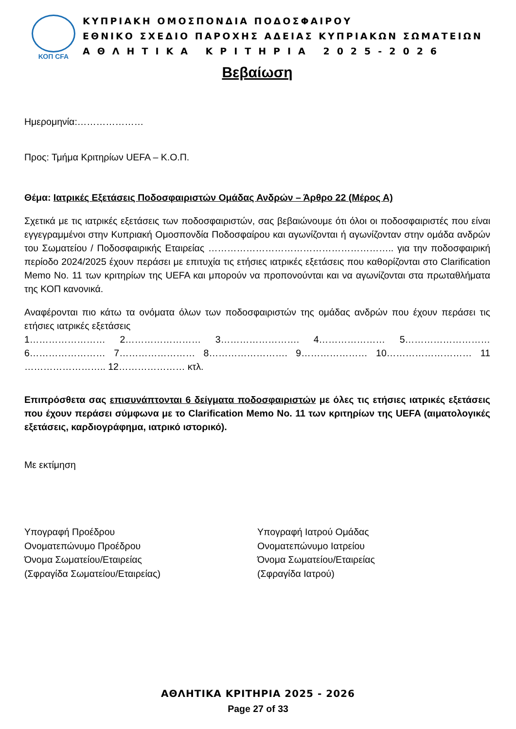ΚΟΠ CFA
ΚΥΠΡΙΑΚΗ ΟΜΟΣΠΟΝΔΙΑ ΠΟΔΟΣΦΑΙΡΟΥ
ΕΘΝΙΚΟ ΣΧΕΔΙΟ ΠΑΡΟΧΗΣ ΑΔΕΙΑΣ ΚΥΠΡΙΑΚΩΝ ΣΩΜΑΤΕΙΩΝ
ΑΘΛΗΤΙΚΑ ΚΡΙΤΗΡΙΑ 2025-2026
Βεβαίωση
Ημερομηνία:…………………
Προς: Τμήμα Κριτηρίων UEFA – Κ.Ο.Π.
Θέμα: Ιατρικές Εξετάσεις Ποδοσφαιριστών Ομάδας Ανδρών – Άρθρο 22 (Μέρος Α)
Σχετικά με τις ιατρικές εξετάσεις των ποδοσφαιριστών, σας βεβαιώνουμε ότι όλοι οι ποδοσφαιριστές που είναι εγγεγραμμένοι στην Κυπριακή Ομοσπονδία Ποδοσφαίρου και αγωνίζονται ή αγωνίζονταν στην ομάδα ανδρών του Σωματείου / Ποδοσφαιρικής Εταιρείας ………………………………………………….. για την ποδοσφαιρική περίοδο 2024/2025 έχουν περάσει με επιτυχία τις ετήσιες ιατρικές εξετάσεις που καθορίζονται στο Clarification Memo No. 11 των κριτηρίων της UEFA και μπορούν να προπονούνται και να αγωνίζονται στα πρωταθλήματα της ΚΟΠ κανονικά.
Αναφέρονται πιο κάτω τα ονόματα όλων των ποδοσφαιριστών της ομάδας ανδρών που έχουν περάσει τις ετήσιες ιατρικές εξετάσεις
1…………………… 2…………………… 3……………………. 4………………… 5……………………… 6…………………… 7…………………… 8……………………. 9………………… 10……………………… 11 …………………….. 12………………… κτλ.
Επιπρόσθετα σας επισυνάπτονται 6 δείγματα ποδοσφαιριστών με όλες τις ετήσιες ιατρικές εξετάσεις που έχουν περάσει σύμφωνα με το Clarification Memo No. 11 των κριτηρίων της UEFA (αιματολογικές εξετάσεις, καρδιογράφημα, ιατρικό ιστορικό).
Με εκτίμηση
Υπογραφή Προέδρου
Ονοματεπώνυμο Προέδρου
Όνομα Σωματείου/Εταιρείας
(Σφραγίδα Σωματείου/Εταιρείας)
Υπογραφή Ιατρού Ομάδας
Ονοματεπώνυμο Ιατρείου
Όνομα Σωματείου/Εταιρείας
(Σφραγίδα Ιατρού)
ΑΘΛΗΤΙΚΑ ΚΡΙΤΗΡΙΑ 2025 - 2026
Page 27 of 33